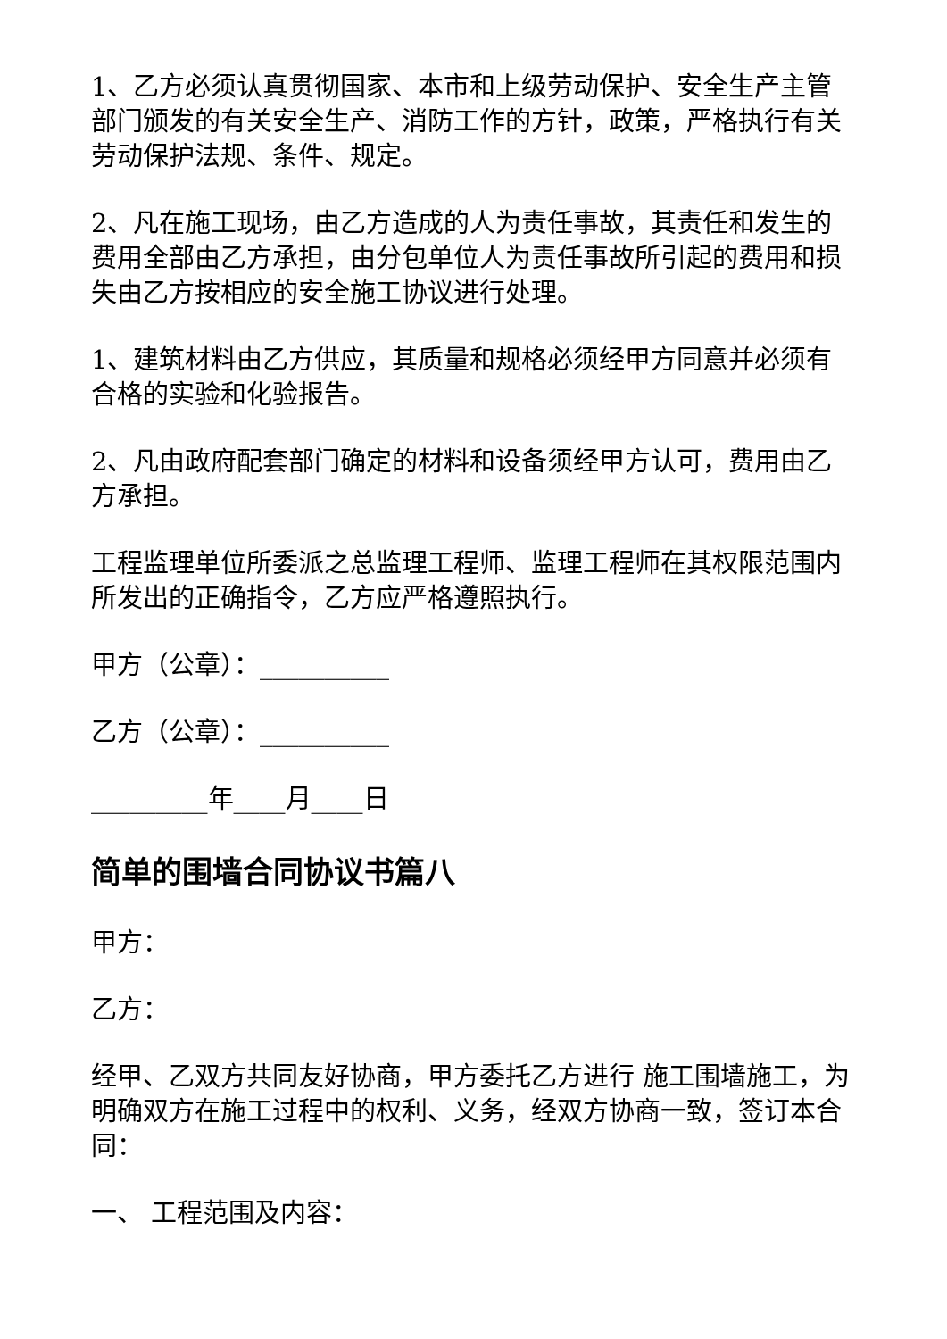1、乙方必须认真贯彻国家、本市和上级劳动保护、安全生产主管部门颁发的有关安全生产、消防工作的方针，政策，严格执行有关劳动保护法规、条件、规定。
2、凡在施工现场，由乙方造成的人为责任事故，其责任和发生的费用全部由乙方承担，由分包单位人为责任事故所引起的费用和损失由乙方按相应的安全施工协议进行处理。
1、建筑材料由乙方供应，其质量和规格必须经甲方同意并必须有合格的实验和化验报告。
2、凡由政府配套部门确定的材料和设备须经甲方认可，费用由乙方承担。
工程监理单位所委派之总监理工程师、监理工程师在其权限范围内所发出的正确指令，乙方应严格遵照执行。
甲方（公章）：__________
乙方（公章）：__________
_________年____月____日
简单的围墙合同协议书篇八
甲方：
乙方：
经甲、乙双方共同友好协商，甲方委托乙方进行 施工围墙施工，为明确双方在施工过程中的权利、义务，经双方协商一致，签订本合同：
一、 工程范围及内容：